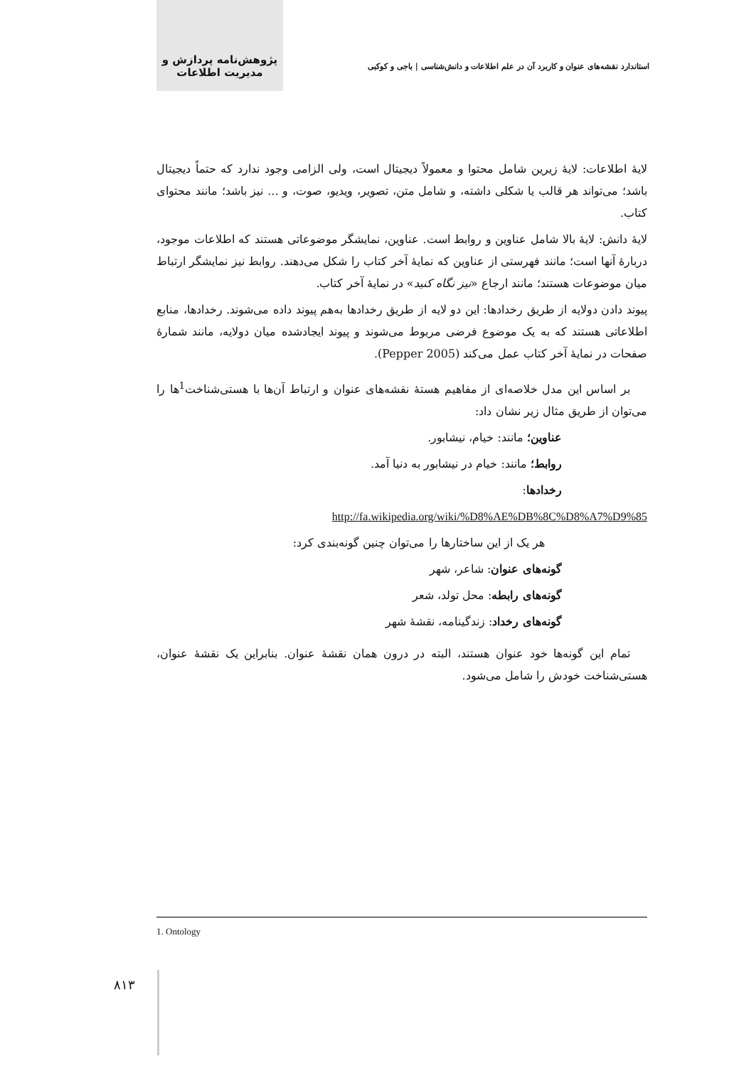استاندارد نقشه‌های عنوان و کاربرد آن در علم اطلاعات و دانش‌شناسی | باجی و کوکبی پژوهش‌نامه پردازش و مدیریت اطلاعات
لایهٔ اطلاعات: لایهٔ زیرین شامل محتوا و معمولاً دیجیتال است، ولی الزامی وجود ندارد که حتماً دیجیتال باشد؛ می‌تواند هر قالب یا شکلی داشته، و شامل متن، تصویر، ویدیو، صوت، و ... نیز باشد؛ مانند محتوای کتاب.
لایهٔ دانش: لایهٔ بالا شامل عناوین و روابط است. عناوین، نمایشگر موضوعاتی هستند که اطلاعات موجود، دربارهٔ آنها است؛ مانند فهرستی از عناوین که نمایهٔ آخر کتاب را شکل می‌دهند. روابط نیز نمایشگر ارتباط میان موضوعات هستند؛ مانند ارجاع «نیز نگاه کنید» در نمایهٔ آخر کتاب.
پیوند دادن دولایه از طریق رخدادها: این دو لایه از طریق رخدادها به‌هم پیوند داده می‌شوند. رخدادها، منابع اطلاعاتی هستند که به یک موضوع فرضی مربوط می‌شوند و پیوند ایجادشده میان دولایه، مانند شمارهٔ صفحات در نمایهٔ آخر کتاب عمل می‌کند (Pepper 2005).
بر اساس این مدل خلاصه‌ای از مفاهیم هستهٔ نقشه‌های عنوان و ارتباط آن‌ها با هستی‌شناخت<sup>1</sup>ها را می‌توان از طریق مثال زیر نشان داد:
عناوین؛ مانند: خیام، نیشابور.
روابط؛ مانند: خیام در نیشابور به دنیا آمد.
رخدادها:
http://fa.wikipedia.org/wiki/%D8%AE%DB%8C%D8%A7%D9%85
هر یک از این ساختارها را می‌توان چنین گونه‌بندی کرد:
گونه‌های عنوان: شاعر، شهر
گونه‌های رابطه: محل تولد، شعر
گونه‌های رخداد: زندگینامه، نقشهٔ شهر
تمام این گونه‌ها خود عنوان هستند، البته در درون همان نقشهٔ عنوان. بنابراین یک نقشهٔ عنوان، هستی‌شناخت خودش را شامل می‌شود.
1. Ontology
۸۱۳